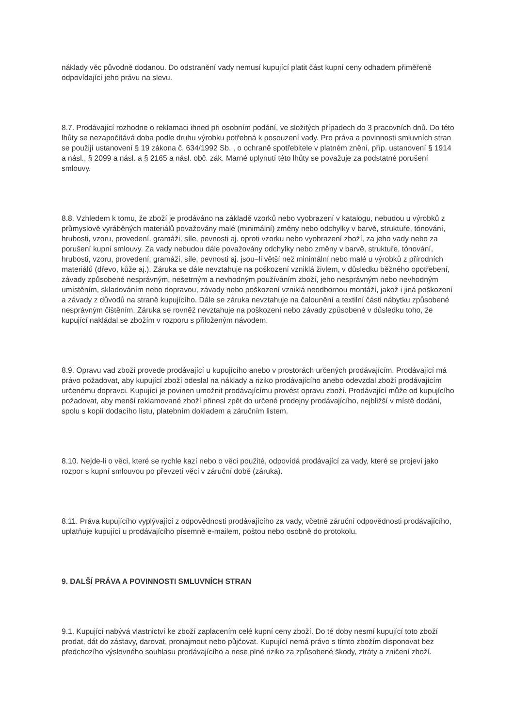náklady věc původně dodanou. Do odstranění vady nemusí kupující platit část kupní ceny odhadem přiměřeně odpovídající jeho právu na slevu.
8.7. Prodávající rozhodne o reklamaci ihned při osobním podání, ve složitých případech do 3 pracovních dnů. Do této lhůty se nezapočítává doba podle druhu výrobku potřebná k posouzení vady. Pro práva a povinnosti smluvních stran se použijí ustanovení § 19 zákona č. 634/1992 Sb. , o ochraně spotřebitele v platném znění, příp. ustanovení § 1914 a násl., § 2099 a násl. a § 2165 a násl. obč. zák. Marné uplynutí této lhůty se považuje za podstatné porušení smlouvy.
8.8. Vzhledem k tomu, že zboží je prodáváno na základě vzorků nebo vyobrazení v katalogu, nebudou u výrobků z průmyslově vyráběných materiálů považovány malé (minimální) změny nebo odchylky v barvě, struktuře, tónování, hrubosti, vzoru, provedení, gramáži, síle, pevnosti aj. oproti vzorku nebo vyobrazení zboží, za jeho vady nebo za porušení kupní smlouvy. Za vady nebudou dále považovány odchylky nebo změny v barvě, struktuře, tónování, hrubosti, vzoru, provedení, gramáži, síle, pevnosti aj. jsou–li větší než minimální nebo malé u výrobků z přírodních materiálů (dřevo, kůže aj.). Záruka se dále nevztahuje na poškození vzniklá živlem, v důsledku běžného opotřebení, závady způsobené nesprávným, nešetrným a nevhodným používáním zboží, jeho nesprávným nebo nevhodným umístěním, skladováním nebo dopravou, závady nebo poškození vzniklá neodbornou montáží, jakož i jiná poškození a závady z důvodů na straně kupujícího. Dále se záruka nevztahuje na čalounění a textilní části nábytku způsobené nesprávným čištěním. Záruka se rovněž nevztahuje na poškození nebo závady způsobené v důsledku toho, že kupující nakládal se zbožím v rozporu s přiloženým návodem.
8.9. Opravu vad zboží provede prodávající u kupujícího anebo v prostorách určených prodávajícím. Prodávající má právo požadovat, aby kupující zboží odeslal na náklady a riziko prodávajícího anebo odevzdal zboží prodávajícím určenému dopravci. Kupující je povinen umožnit prodávajícímu provést opravu zboží. Prodávající může od kupujícího požadovat, aby menší reklamované zboží přinesl zpět do určené prodejny prodávajícího, nejbližší v místě dodání, spolu s kopií dodacího listu, platebním dokladem a záručním listem.
8.10. Nejde-li o věci, které se rychle kazí nebo o věci použité, odpovídá prodávající za vady, které se projeví jako rozpor s kupní smlouvou po převzetí věci v záruční době (záruka).
8.11. Práva kupujícího vyplývající z odpovědnosti prodávajícího za vady, včetně záruční odpovědnosti prodávajícího, uplatňuje kupující u prodávajícího písemně e-mailem, poštou nebo osobně do protokolu.
9. DALŠÍ PRÁVA A POVINNOSTI SMLUVNÍCH STRAN
9.1. Kupující nabývá vlastnictví ke zboží zaplacením celé kupní ceny zboží. Do té doby nesmí kupující toto zboží prodat, dát do zástavy, darovat, pronajmout nebo půjčovat. Kupující nemá právo s tímto zbožím disponovat bez předchozího výslovného souhlasu prodávajícího a nese plné riziko za způsobené škody, ztráty a zničení zboží.